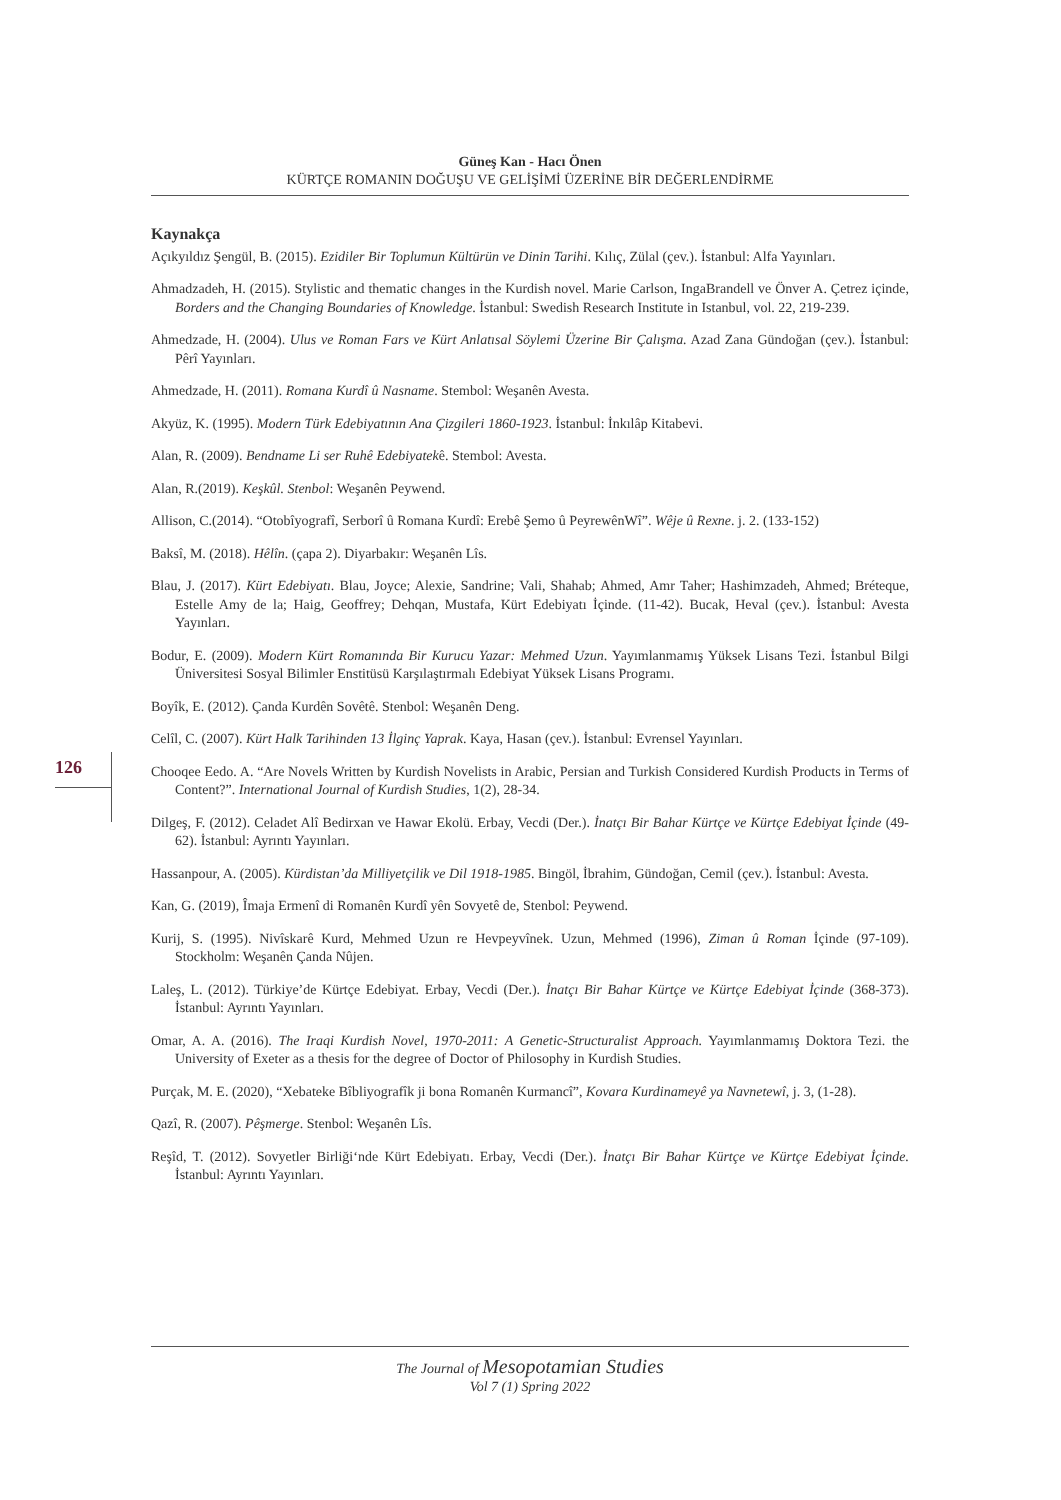Güneş Kan - Hacı Önen
KÜRTÇE ROMANIN DOĞUŞU VE GELİŞİMİ ÜZERİNE BİR DEĞERLENDİRME
126
Kaynakça
Açıkyıldız Şengül, B. (2015). Ezidiler Bir Toplumun Kültürün ve Dinin Tarihi. Kılıç, Zülal (çev.). İstanbul: Alfa Yayınları.
Ahmadzadeh, H. (2015). Stylistic and thematic changes in the Kurdish novel. Marie Carlson, IngaBrandell ve Önver A. Çetrez içinde, Borders and the Changing Boundaries of Knowledge. İstanbul: Swedish Research Institute in Istanbul, vol. 22, 219-239.
Ahmedzade, H. (2004). Ulus ve Roman Fars ve Kürt Anlatısal Söylemi Üzerine Bir Çalışma. Azad Zana Gündoğan (çev.). İstanbul: Pêrî Yayınları.
Ahmedzade, H. (2011). Romana Kurdî û Nasname. Stembol: Weşanên Avesta.
Akyüz, K. (1995). Modern Türk Edebiyatının Ana Çizgileri 1860-1923. İstanbul: İnkılâp Kitabevi.
Alan, R. (2009). Bendname Li ser Ruhê Edebiyatekê. Stembol: Avesta.
Alan, R.(2019). Keşkûl. Stenbol: Weşanên Peywend.
Allison, C.(2014). “Otobîyografî, Serborî û Romana Kurdî: Erebê Şemo û PeyrewênWî”. Wêje û Rexne. j. 2. (133-152)
Baksî, M. (2018). Hêlîn. (çapa 2). Diyarbakır: Weşanên Lîs.
Blau, J. (2017). Kürt Edebiyatı. Blau, Joyce; Alexie, Sandrine; Vali, Shahab; Ahmed, Amr Taher; Hashimzadeh, Ahmed; Bréteque, Estelle Amy de la; Haig, Geoffrey; Dehqan, Mustafa, Kürt Edebiyatı İçinde. (11-42). Bucak, Heval (çev.). İstanbul: Avesta Yayınları.
Bodur, E. (2009). Modern Kürt Romanında Bir Kurucu Yazar: Mehmed Uzun. Yayımlanmamış Yüksek Lisans Tezi. İstanbul Bilgi Üniversitesi Sosyal Bilimler Enstitüsü Karşılaştırmalı Edebiyat Yüksek Lisans Programı.
Boyîk, E. (2012). Çanda Kurdên Sovêtê. Stenbol: Weşanên Deng.
Celîl, C. (2007). Kürt Halk Tarihinden 13 İlginç Yaprak. Kaya, Hasan (çev.). İstanbul: Evrensel Yayınları.
Chooqee Eedo. A. “Are Novels Written by Kurdish Novelists in Arabic, Persian and Turkish Considered Kurdish Products in Terms of Content?”. International Journal of Kurdish Studies, 1(2), 28-34.
Dilgeş, F. (2012). Celadet Alî Bedirxan ve Hawar Ekolü. Erbay, Vecdi (Der.). İnatçı Bir Bahar Kürtçe ve Kürtçe Edebiyat İçinde (49-62). İstanbul: Ayrıntı Yayınları.
Hassanpour, A. (2005). Kürdistan’da Milliyetçilik ve Dil 1918-1985. Bingöl, İbrahim, Gündoğan, Cemil (çev.). İstanbul: Avesta.
Kan, G. (2019), Îmaja Ermenî di Romanên Kurdî yên Sovyetê de, Stenbol: Peywend.
Kurij, S. (1995). Nivîskarê Kurd, Mehmed Uzun re Hevpeyvînek. Uzun, Mehmed (1996), Ziman û Roman İçinde (97-109). Stockholm: Weşanên Çanda Nûjen.
Laleş, L. (2012). Türkiye’de Kürtçe Edebiyat. Erbay, Vecdi (Der.). İnatçı Bir Bahar Kürtçe ve Kürtçe Edebiyat İçinde (368-373). İstanbul: Ayrıntı Yayınları.
Omar, A. A. (2016). The Iraqi Kurdish Novel, 1970-2011: A Genetic-Structuralist Approach. Yayımlanmamış Doktora Tezi. the University of Exeter as a thesis for the degree of Doctor of Philosophy in Kurdish Studies.
Purçak, M. E. (2020), “Xebateke Bîbliyografîk ji bona Romanên Kurmancî”, Kovara Kurdinameyê ya Navnetewî, j. 3, (1-28).
Qazî, R. (2007). Pêşmerge. Stenbol: Weşanên Lîs.
Reşîd, T. (2012). Sovyetler Birliği‘nde Kürt Edebiyatı. Erbay, Vecdi (Der.). İnatçı Bir Bahar Kürtçe ve Kürtçe Edebiyat İçinde. İstanbul: Ayrıntı Yayınları.
The Journal of Mesopotamian Studies
Vol 7 (1) Spring 2022